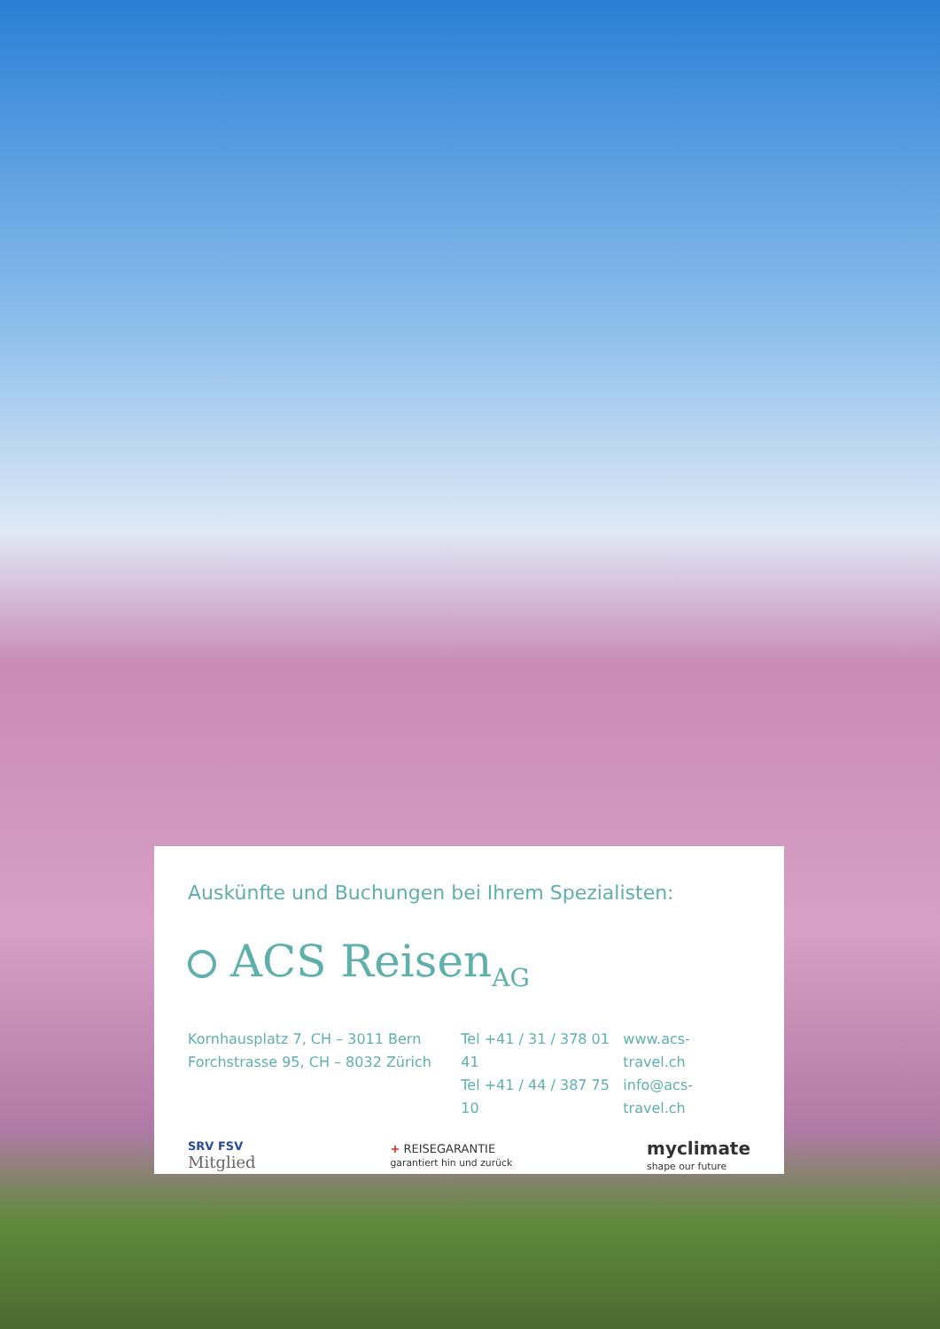Auskünfte und Buchungen bei Ihrem Spezialisten:
ACS Reisen<sub>AG</sub>
Kornhausplatz 7, CH – 3011 Bern
Forchstrasse 95, CH – 8032 Zürich
Tel +41 / 31 / 378 01 41
Tel +41 / 44 / 387 75 10
www.acs-travel.ch
info@acs-travel.ch
SRV FSV
Mitglied
+ REISEGARANTIE
garantiert hin und zurück
myclimate
shape our future